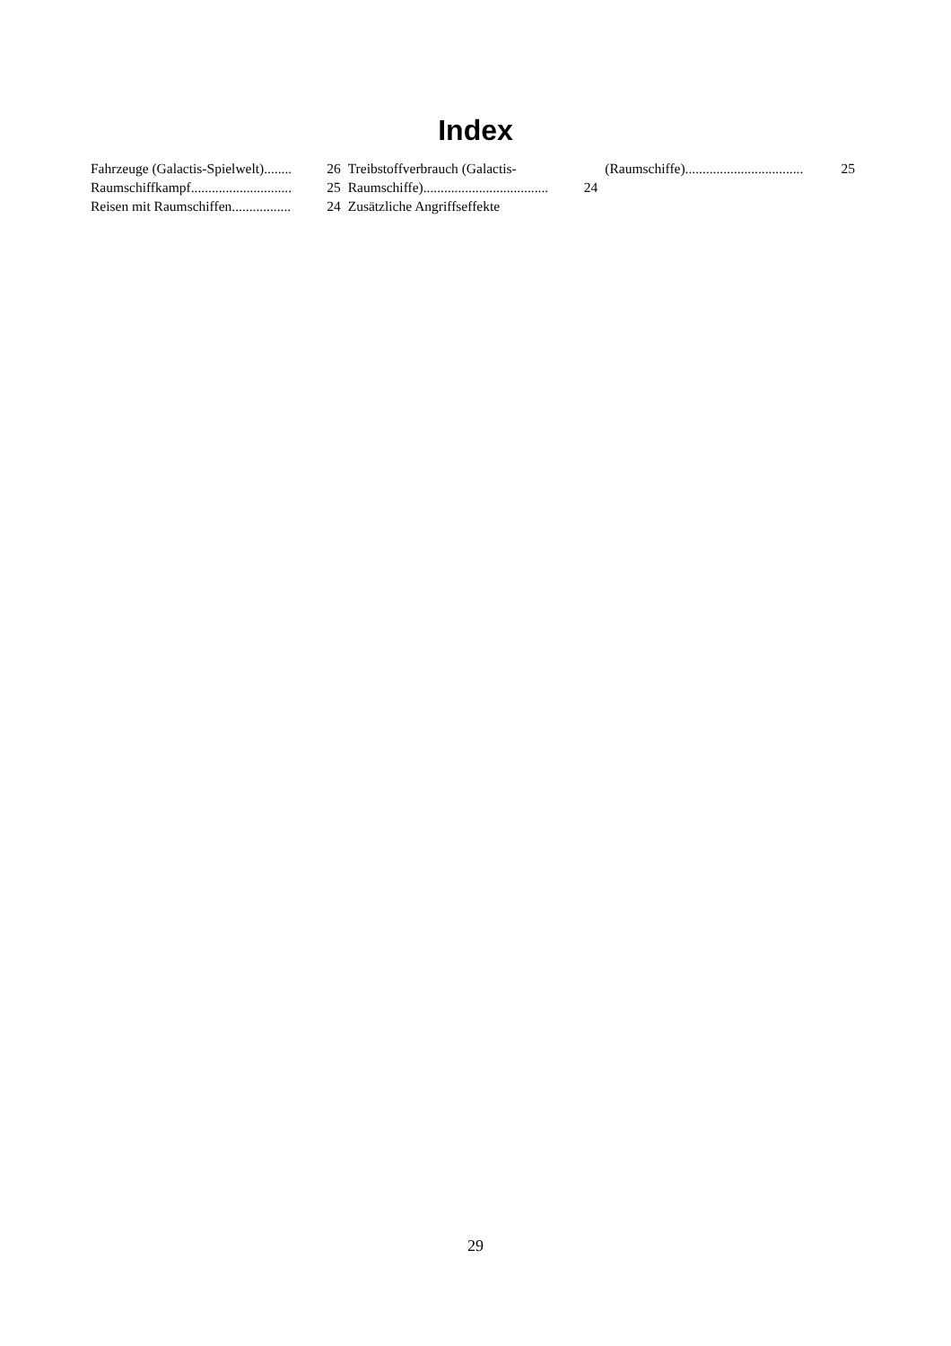Index
Fahrzeuge (Galactis-Spielwelt)........ 26
Raumschiffkampf............................. 25
Reisen mit Raumschiffen................. 24
Treibstoffverbrauch (Galactis-
Raumschiffe).................................... 24
Zusätzliche Angriffseffekte
(Raumschiffe).................................. 25
29